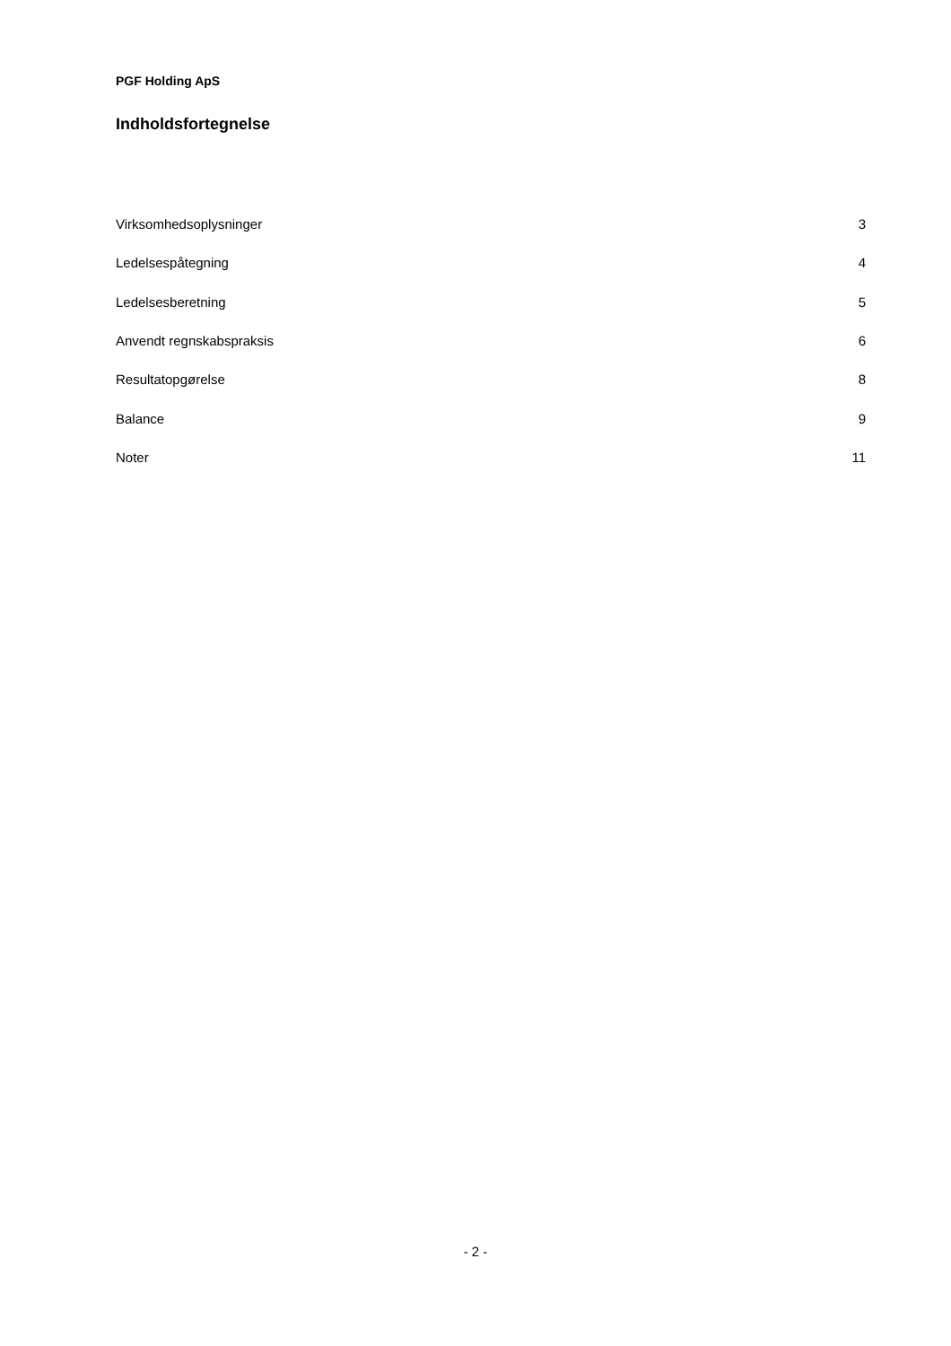PGF Holding ApS
Indholdsfortegnelse
| Virksomhedsoplysninger | 3 |
| Ledelsespåtegning | 4 |
| Ledelsesberetning | 5 |
| Anvendt regnskabspraksis | 6 |
| Resultatopgørelse | 8 |
| Balance | 9 |
| Noter | 11 |
- 2 -